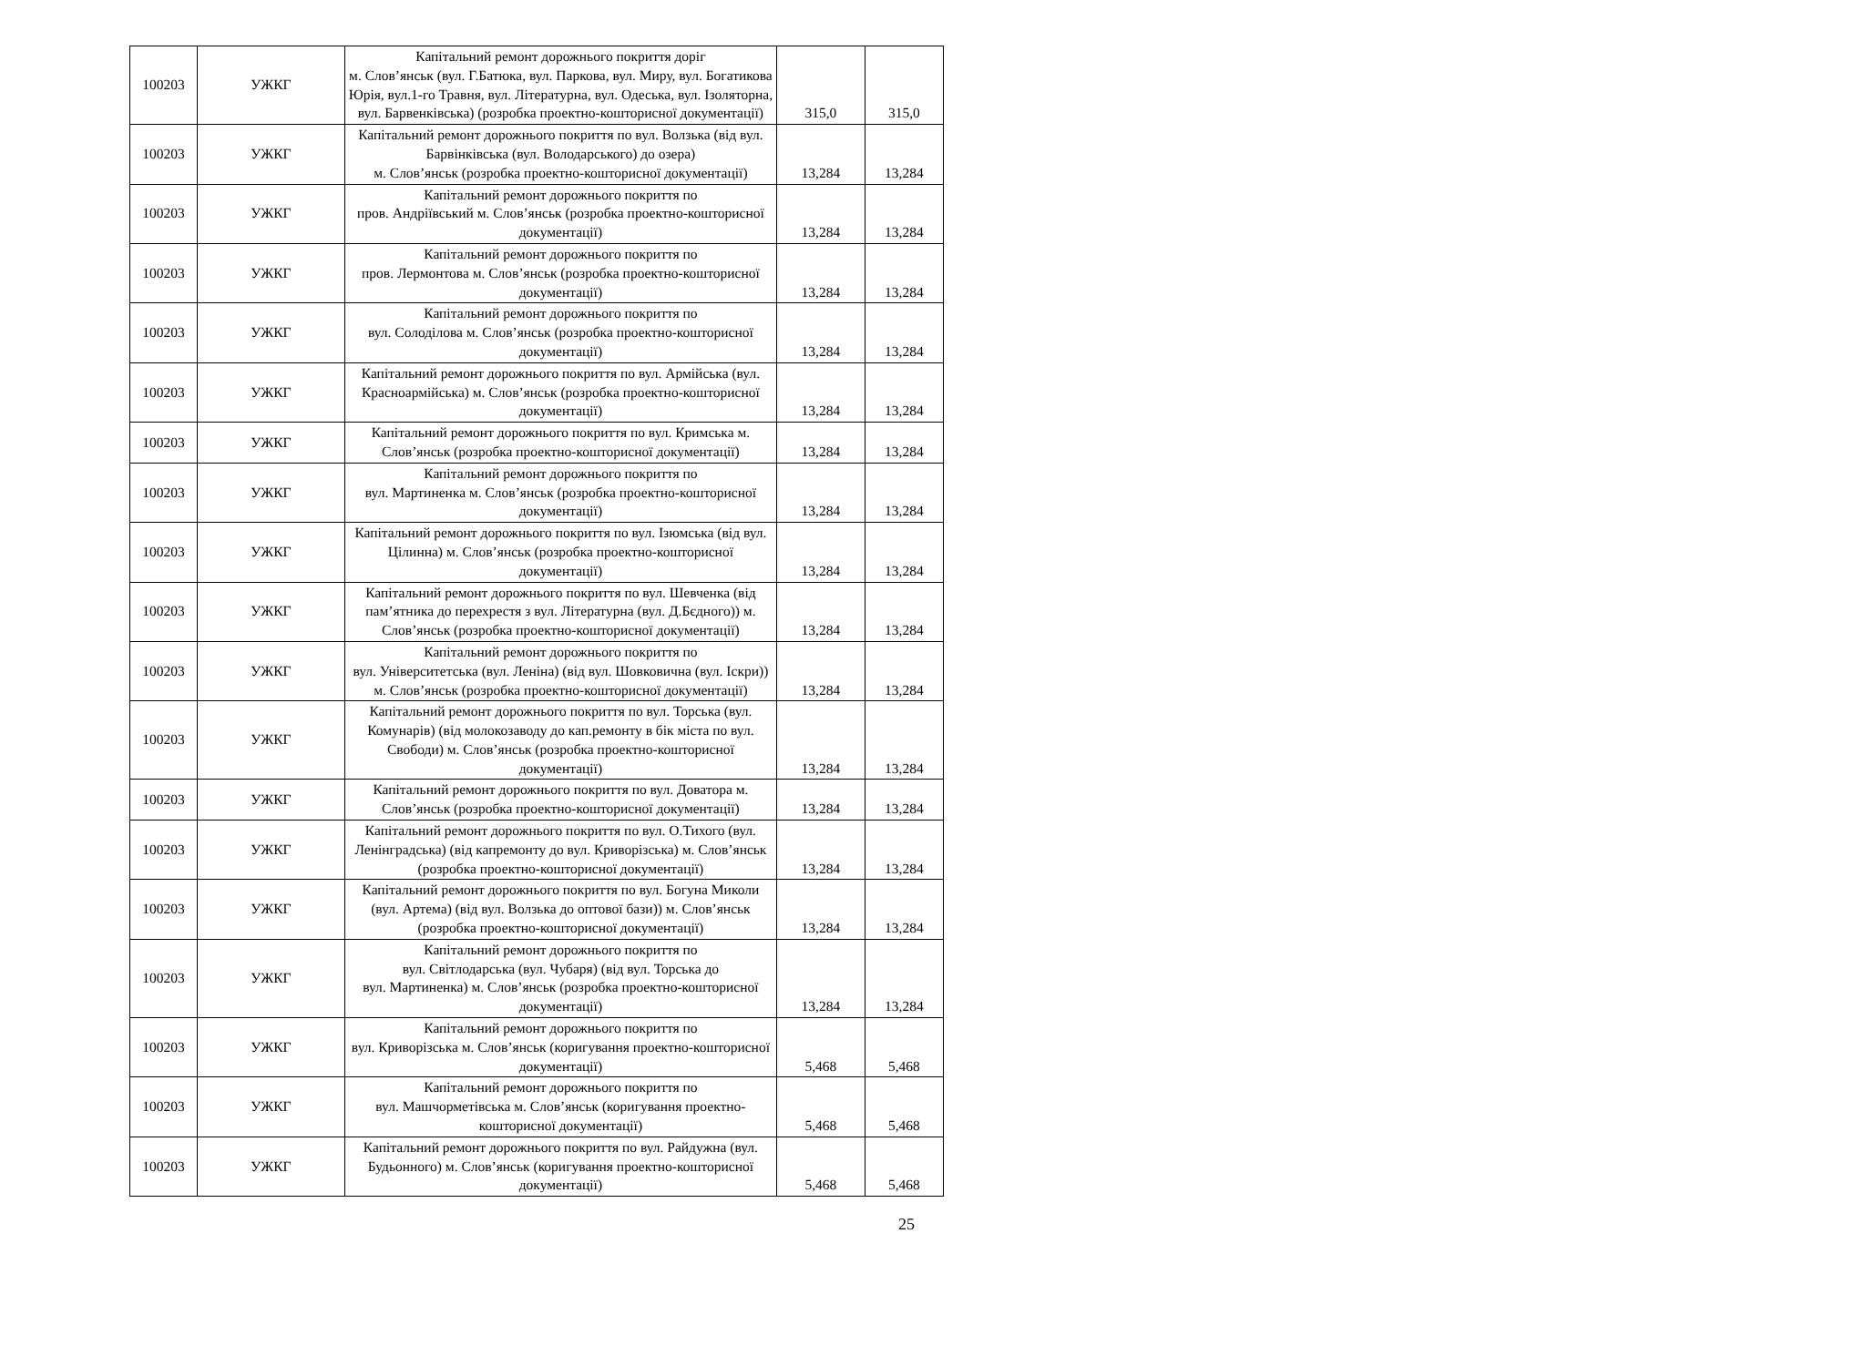| 100203 | УЖКГ | Капітальний ремонт дорожнього покриття доріг м. Слов’янськ (вул. Г.Батюка, вул. Паркова, вул. Миру, вул. Богатикова Юрія, вул.1-го Травня, вул. Літературна, вул. Одеська, вул. Ізоляторна, вул. Барвенківська) (розробка проектно-кошторисної документації) | 315,0 | 315,0 |
| 100203 | УЖКГ | Капітальний ремонт дорожнього покриття по вул. Волзька (від вул. Барвінківська (вул. Володарського) до озера) м. Слов’янськ (розробка проектно-кошторисної документації) | 13,284 | 13,284 |
| 100203 | УЖКГ | Капітальний ремонт дорожнього покриття по пров. Андріївський м. Слов’янськ (розробка проектно-кошторисної документації) | 13,284 | 13,284 |
| 100203 | УЖКГ | Капітальний ремонт дорожнього покриття по пров. Лермонтова м. Слов’янськ (розробка проектно-кошторисної документації) | 13,284 | 13,284 |
| 100203 | УЖКГ | Капітальний ремонт дорожнього покриття по вул. Солоділова м. Слов’янськ (розробка проектно-кошторисної документації) | 13,284 | 13,284 |
| 100203 | УЖКГ | Капітальний ремонт дорожнього покриття по вул. Армійська (вул. Красноармійська) м. Слов’янськ (розробка проектно-кошторисної документації) | 13,284 | 13,284 |
| 100203 | УЖКГ | Капітальний ремонт дорожнього покриття по вул. Кримська м. Слов’янськ (розробка проектно-кошторисної документації) | 13,284 | 13,284 |
| 100203 | УЖКГ | Капітальний ремонт дорожнього покриття по вул. Мартиненка м. Слов’янськ (розробка проектно-кошторисної документації) | 13,284 | 13,284 |
| 100203 | УЖКГ | Капітальний ремонт дорожнього покриття по вул. Ізюмська (від вул. Цілинна) м. Слов’янськ (розробка проектно-кошторисної документації) | 13,284 | 13,284 |
| 100203 | УЖКГ | Капітальний ремонт дорожнього покриття по вул. Шевченка (від пам’ятника до перехрестя з вул. Літературна (вул. Д.Бєдного)) м. Слов’янськ (розробка проектно-кошторисної документації) | 13,284 | 13,284 |
| 100203 | УЖКГ | Капітальний ремонт дорожнього покриття по вул. Університетська (вул. Леніна) (від вул. Шовковична (вул. Іскри)) м. Слов’янськ (розробка проектно-кошторисної документації) | 13,284 | 13,284 |
| 100203 | УЖКГ | Капітальний ремонт дорожнього покриття по вул. Торська (вул. Комунарів) (від молокозаводу до кап.ремонту в бік міста по вул. Свободи) м. Слов’янськ (розробка проектно-кошторисної документації) | 13,284 | 13,284 |
| 100203 | УЖКГ | Капітальний ремонт дорожнього покриття по вул. Доватора м. Слов’янськ (розробка проектно-кошторисної документації) | 13,284 | 13,284 |
| 100203 | УЖКГ | Капітальний ремонт дорожнього покриття по вул. О.Тихого (вул. Ленінградська) (від капремонту до вул. Криворізська) м. Слов’янськ (розробка проектно-кошторисної документації) | 13,284 | 13,284 |
| 100203 | УЖКГ | Капітальний ремонт дорожнього покриття по вул. Богуна Миколи (вул. Артема) (від вул. Волзька до оптової бази)) м. Слов’янськ (розробка проектно-кошторисної документації) | 13,284 | 13,284 |
| 100203 | УЖКГ | Капітальний ремонт дорожнього покриття по вул. Світлодарська (вул. Чубаря) (від вул. Торська до вул. Мартиненка) м. Слов’янськ (розробка проектно-кошторисної документації) | 13,284 | 13,284 |
| 100203 | УЖКГ | Капітальний ремонт дорожнього покриття по вул. Криворізська м. Слов’янськ (коригування проектно-кошторисної документації) | 5,468 | 5,468 |
| 100203 | УЖКГ | Капітальний ремонт дорожнього покриття по вул. Машчорметівська м. Слов’янськ (коригування проектно-кошторисної документації) | 5,468 | 5,468 |
| 100203 | УЖКГ | Капітальний ремонт дорожнього покриття по вул. Райдужна (вул. Будьонного) м. Слов’янськ (коригування проектно-кошторисної документації) | 5,468 | 5,468 |
25